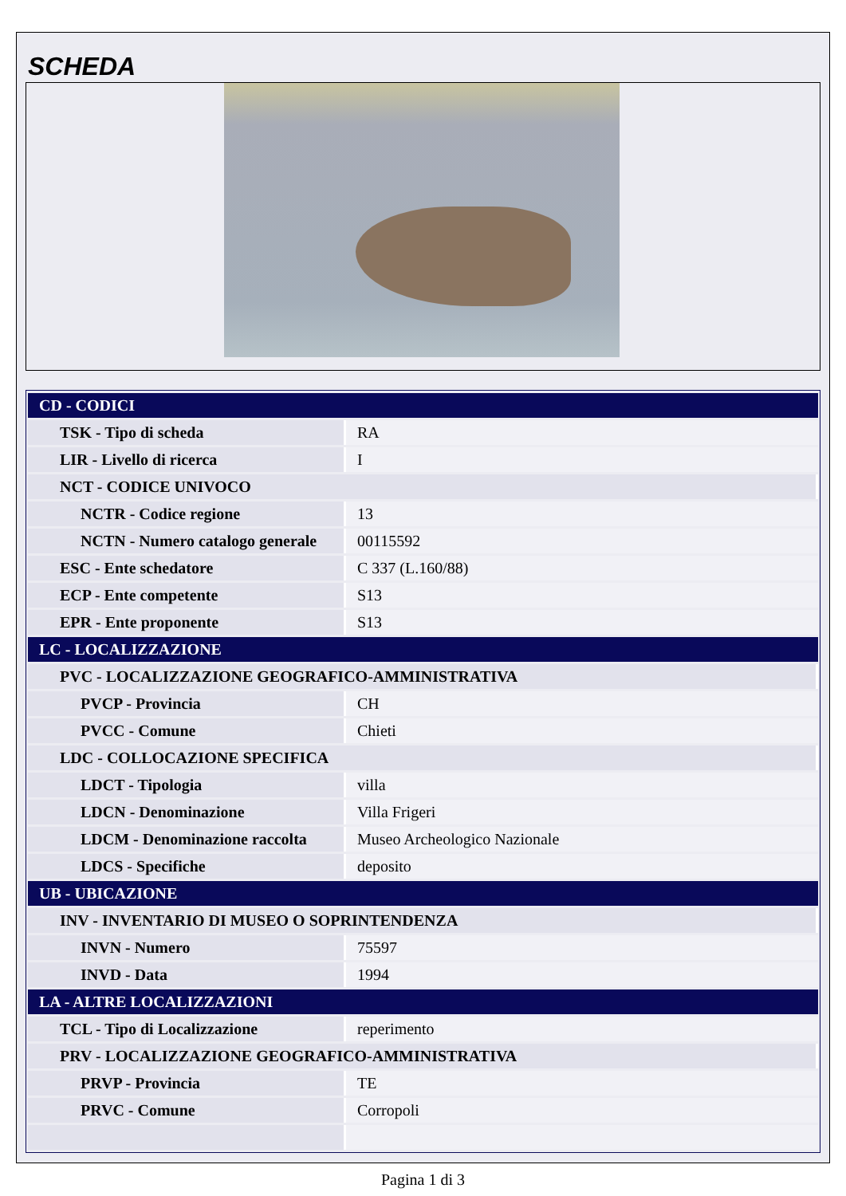SCHEDA
| CD - CODICI | |
| TSK - Tipo di scheda | RA |
| LIR - Livello di ricerca | I |
| NCT - CODICE UNIVOCO | |
| NCTR - Codice regione | 13 |
| NCTN - Numero catalogo generale | 00115592 |
| ESC - Ente schedatore | C 337 (L.160/88) |
| ECP - Ente competente | S13 |
| EPR - Ente proponente | S13 |
| LC - LOCALIZZAZIONE | |
| PVC - LOCALIZZAZIONE GEOGRAFICO-AMMINISTRATIVA | |
| PVCP - Provincia | CH |
| PVCC - Comune | Chieti |
| LDC - COLLOCAZIONE SPECIFICA | |
| LDCT - Tipologia | villa |
| LDCN - Denominazione | Villa Frigeri |
| LDCM - Denominazione raccolta | Museo Archeologico Nazionale |
| LDCS - Specifiche | deposito |
| UB - UBICAZIONE | |
| INV - INVENTARIO DI MUSEO O SOPRINTENDENZA | |
| INVN - Numero | 75597 |
| INVD - Data | 1994 |
| LA - ALTRE LOCALIZZAZIONI | |
| TCL - Tipo di Localizzazione | reperimento |
| PRV - LOCALIZZAZIONE GEOGRAFICO-AMMINISTRATIVA | |
| PRVP - Provincia | TE |
| PRVC - Comune | Corropoli |
Pagina 1 di 3